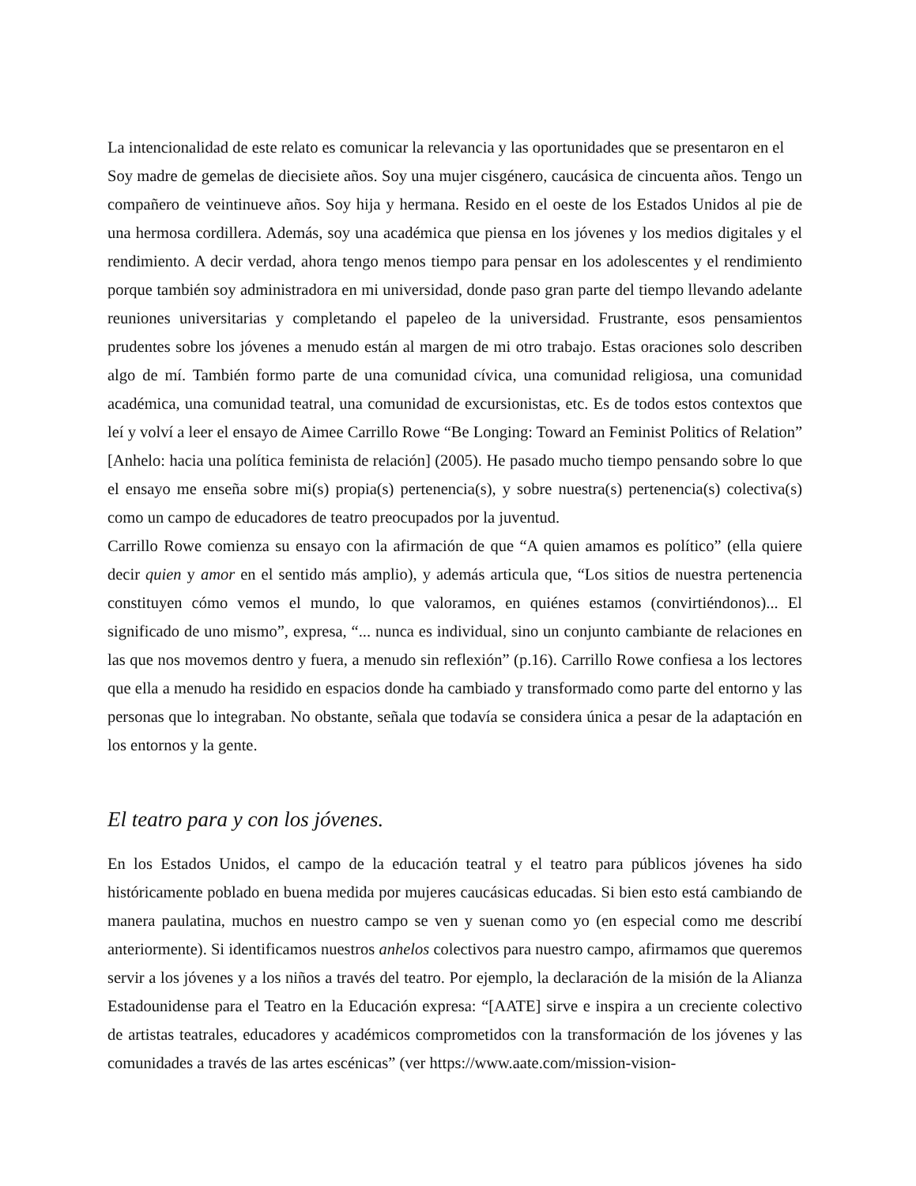La intencionalidad de este relato es comunicar la relevancia y las oportunidades que se presentaron en el
Soy madre de gemelas de diecisiete años. Soy una mujer cisgénero, caucásica de cincuenta años. Tengo un compañero de veintinueve años. Soy hija y hermana. Resido en el oeste de los Estados Unidos al pie de una hermosa cordillera. Además, soy una académica que piensa en los jóvenes y los medios digitales y el rendimiento. A decir verdad, ahora tengo menos tiempo para pensar en los adolescentes y el rendimiento porque también soy administradora en mi universidad, donde paso gran parte del tiempo llevando adelante reuniones universitarias y completando el papeleo de la universidad. Frustrante, esos pensamientos prudentes sobre los jóvenes a menudo están al margen de mi otro trabajo. Estas oraciones solo describen algo de mí. También formo parte de una comunidad cívica, una comunidad religiosa, una comunidad académica, una comunidad teatral, una comunidad de excursionistas, etc. Es de todos estos contextos que leí y volví a leer el ensayo de Aimee Carrillo Rowe “Be Longing: Toward an Feminist Politics of Relation” [Anhelo: hacia una política feminista de relación] (2005). He pasado mucho tiempo pensando sobre lo que el ensayo me enseña sobre mi(s) propia(s) pertenencia(s), y sobre nuestra(s) pertenencia(s) colectiva(s) como un campo de educadores de teatro preocupados por la juventud.
Carrillo Rowe comienza su ensayo con la afirmación de que “A quien amamos es político” (ella quiere decir quien y amor en el sentido más amplio), y además articula que, “Los sitios de nuestra pertenencia constituyen cómo vemos el mundo, lo que valoramos, en quiénes estamos (convirtiéndonos)... El significado de uno mismo”, expresa, “... nunca es individual, sino un conjunto cambiante de relaciones en las que nos movemos dentro y fuera, a menudo sin reflexión” (p.16). Carrillo Rowe confiesa a los lectores que ella a menudo ha residido en espacios donde ha cambiado y transformado como parte del entorno y las personas que lo integraban. No obstante, señala que todavía se considera única a pesar de la adaptación en los entornos y la gente.
El teatro para y con los jóvenes.
En los Estados Unidos, el campo de la educación teatral y el teatro para públicos jóvenes ha sido históricamente poblado en buena medida por mujeres caucásicas educadas. Si bien esto está cambiando de manera paulatina, muchos en nuestro campo se ven y suenan como yo (en especial como me describí anteriormente). Si identificamos nuestros anhelos colectivos para nuestro campo, afirmamos que queremos servir a los jóvenes y a los niños a través del teatro. Por ejemplo, la declaración de la misión de la Alianza Estadounidense para el Teatro en la Educación expresa: “[AATE] sirve e inspira a un creciente colectivo de artistas teatrales, educadores y académicos comprometidos con la transformación de los jóvenes y las comunidades a través de las artes escénicas” (ver https://www.aate.com/mission-vision-